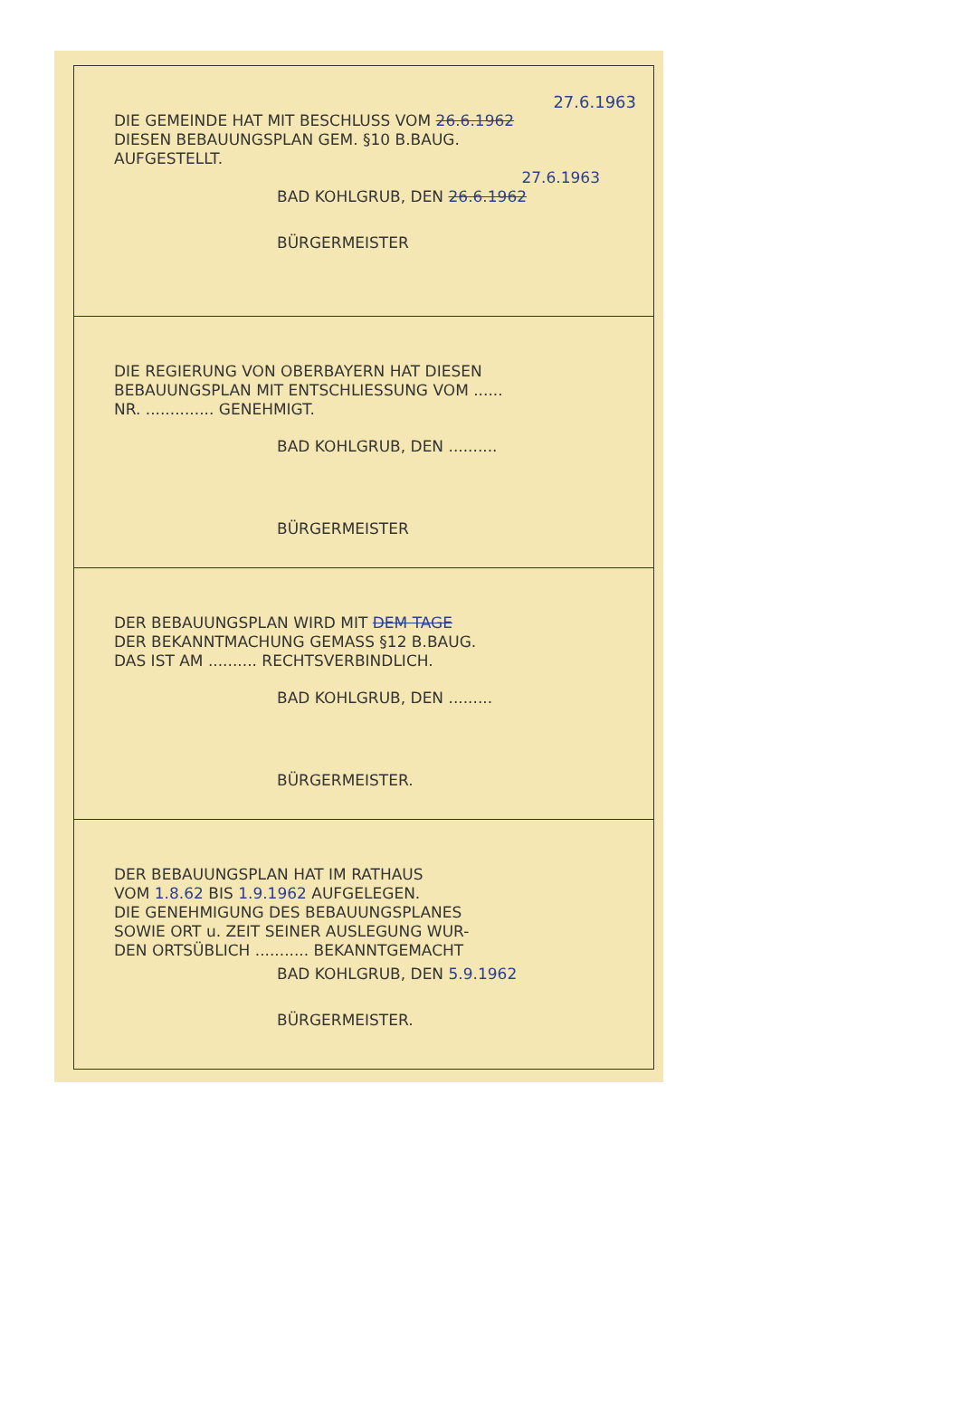27.6.1963
DIE GEMEINDE HAT MIT BESCHLUSS VOM 26.6.1962
DIESEN BEBAUUNGSPLAN GEM. §10 B.BAUG.
AUFGESTELLT.
27.6.1963
BAD KOHLGRUB, DEN 26.6.1962
BÜRGERMEISTER
DIE REGIERUNG VON OBERBAYERN HAT DIESEN
BEBAUUNGSPLAN MIT ENTSCHLIESSUNG VOM ......
NR. .............. GENEHMIGT.
BAD KOHLGRUB, DEN ..........
BÜRGERMEISTER
DER BEBAUUNGSPLAN WIRD MIT DEM TAGE
DER BEKANNTMACHUNG GEMASS §12 B.BAUG.
DAS IST AM .......... RECHTSVERBINDLICH.
BAD KOHLGRUB, DEN .........
BÜRGERMEISTER.
DER BEBAUUNGSPLAN HAT IM RATHAUS
VOM 1.8.62 BIS 1.9.1962 AUFGELEGEN.
DIE GENEHMIGUNG DES BEBAUUNGSPLANES
SOWIE ORT u. ZEIT SEINER AUSLEGUNG WUR-
DEN ORTSÜBLICH ........... BEKANNTGEMACHT
BAD KOHLGRUB, DEN 5.9.1962
BÜRGERMEISTER.